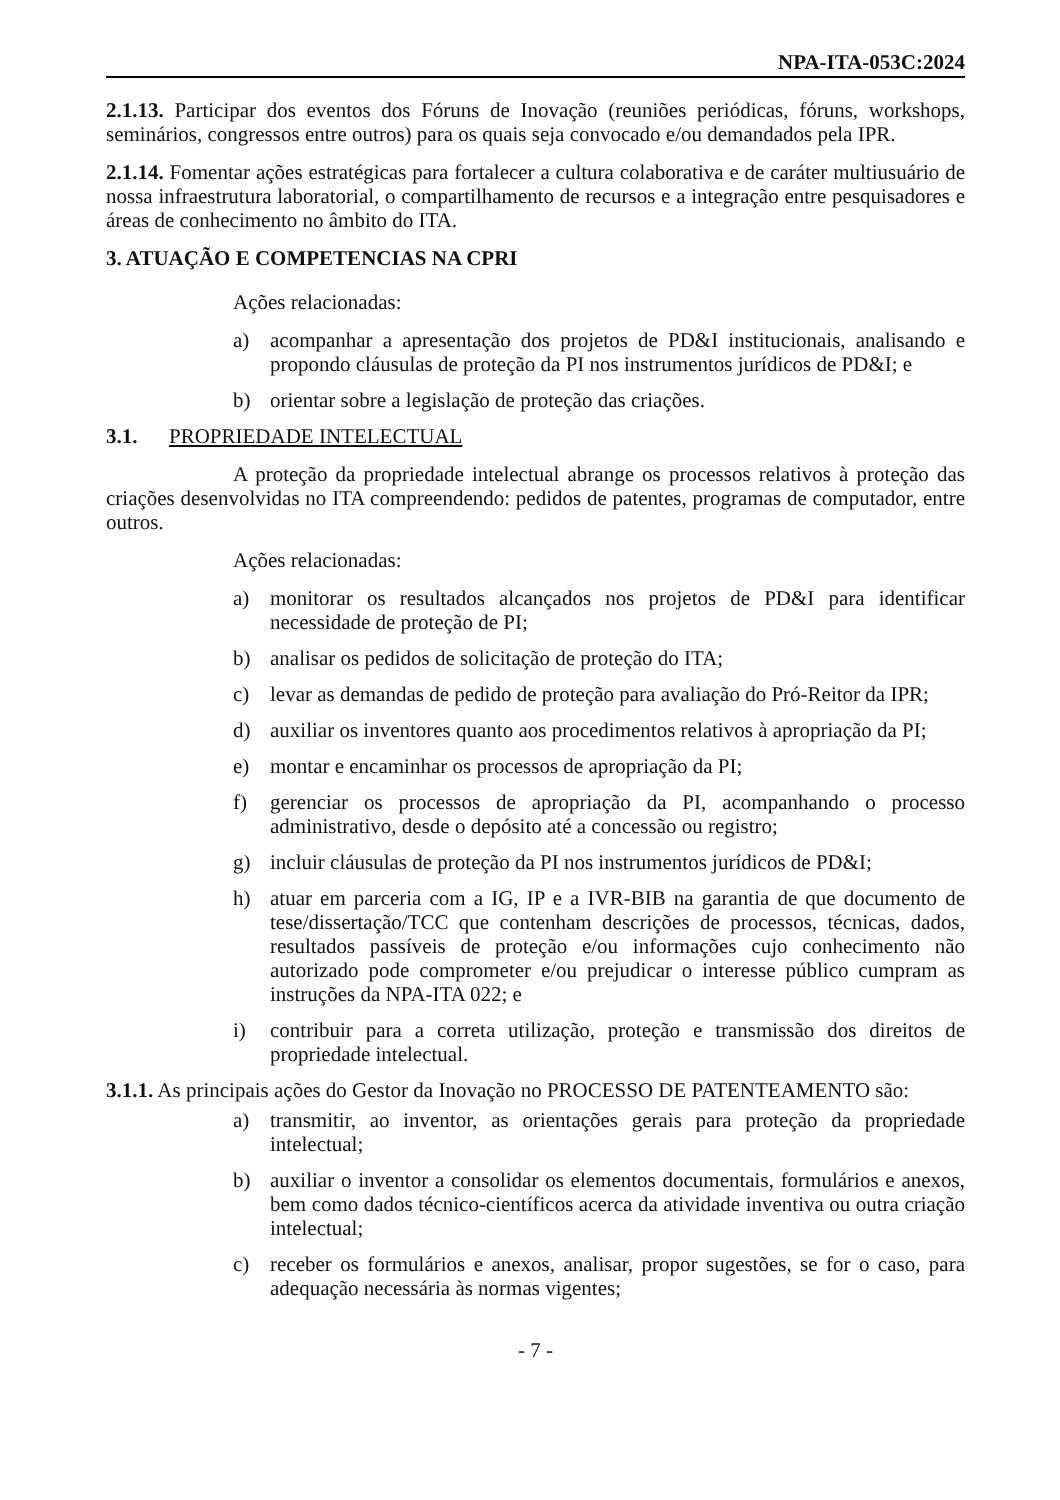NPA-ITA-053C:2024
2.1.13. Participar dos eventos dos Fóruns de Inovação (reuniões periódicas, fóruns, workshops, seminários, congressos entre outros) para os quais seja convocado e/ou demandados pela IPR.
2.1.14. Fomentar ações estratégicas para fortalecer a cultura colaborativa e de caráter multiusuário de nossa infraestrutura laboratorial, o compartilhamento de recursos e a integração entre pesquisadores e áreas de conhecimento no âmbito do ITA.
3. ATUAÇÃO E COMPETENCIAS NA CPRI
Ações relacionadas:
a) acompanhar a apresentação dos projetos de PD&I institucionais, analisando e propondo cláusulas de proteção da PI nos instrumentos jurídicos de PD&I; e
b) orientar sobre a legislação de proteção das criações.
3.1. PROPRIEDADE INTELECTUAL
A proteção da propriedade intelectual abrange os processos relativos à proteção das criações desenvolvidas no ITA compreendendo: pedidos de patentes, programas de computador, entre outros.
Ações relacionadas:
a) monitorar os resultados alcançados nos projetos de PD&I para identificar necessidade de proteção de PI;
b) analisar os pedidos de solicitação de proteção do ITA;
c) levar as demandas de pedido de proteção para avaliação do Pró-Reitor da IPR;
d) auxiliar os inventores quanto aos procedimentos relativos à apropriação da PI;
e) montar e encaminhar os processos de apropriação da PI;
f) gerenciar os processos de apropriação da PI, acompanhando o processo administrativo, desde o depósito até a concessão ou registro;
g) incluir cláusulas de proteção da PI nos instrumentos jurídicos de PD&I;
h) atuar em parceria com a IG, IP e a IVR-BIB na garantia de que documento de tese/dissertação/TCC que contenham descrições de processos, técnicas, dados, resultados passíveis de proteção e/ou informações cujo conhecimento não autorizado pode comprometer e/ou prejudicar o interesse público cumpram as instruções da NPA-ITA 022; e
i) contribuir para a correta utilização, proteção e transmissão dos direitos de propriedade intelectual.
3.1.1. As principais ações do Gestor da Inovação no PROCESSO DE PATENTEAMENTO são:
a) transmitir, ao inventor, as orientações gerais para proteção da propriedade intelectual;
b) auxiliar o inventor a consolidar os elementos documentais, formulários e anexos, bem como dados técnico-científicos acerca da atividade inventiva ou outra criação intelectual;
c) receber os formulários e anexos, analisar, propor sugestões, se for o caso, para adequação necessária às normas vigentes;
- 7 -